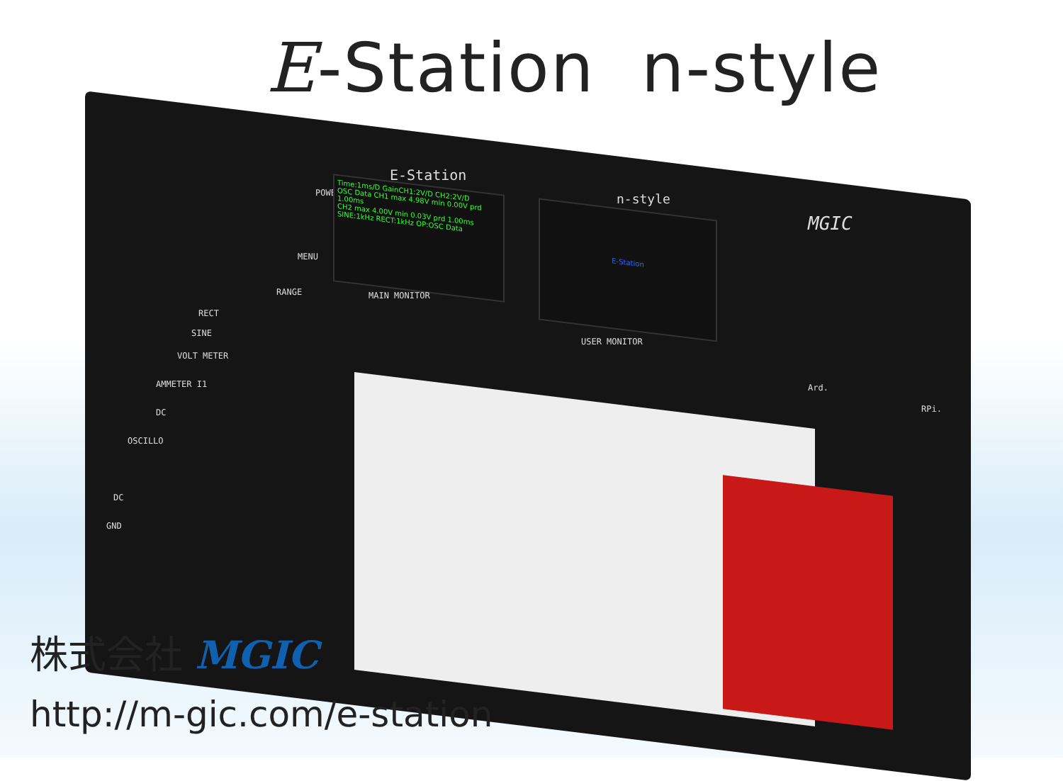E-Station n-style
E-Station
POWER
Time:1ms/D GainCH1:2V/D CH2:2V/D
OSC Data CH1 max 4.98V min 0.00V prd 1.00ms
CH2 max 4.00V min 0.03V prd 1.00ms
SINE:1kHz RECT:1kHz OP:OSC Data
MAIN MONITOR
n-style
E-Station
USER MONITOR
MGIC
MENU
RANGE
RECT
SINE
VOLT METER
AMMETER I1
DC
OSCILLO
DC
GND
Ard.
RPi.
株式会社 MGIC
http://m-gic.com/e-station